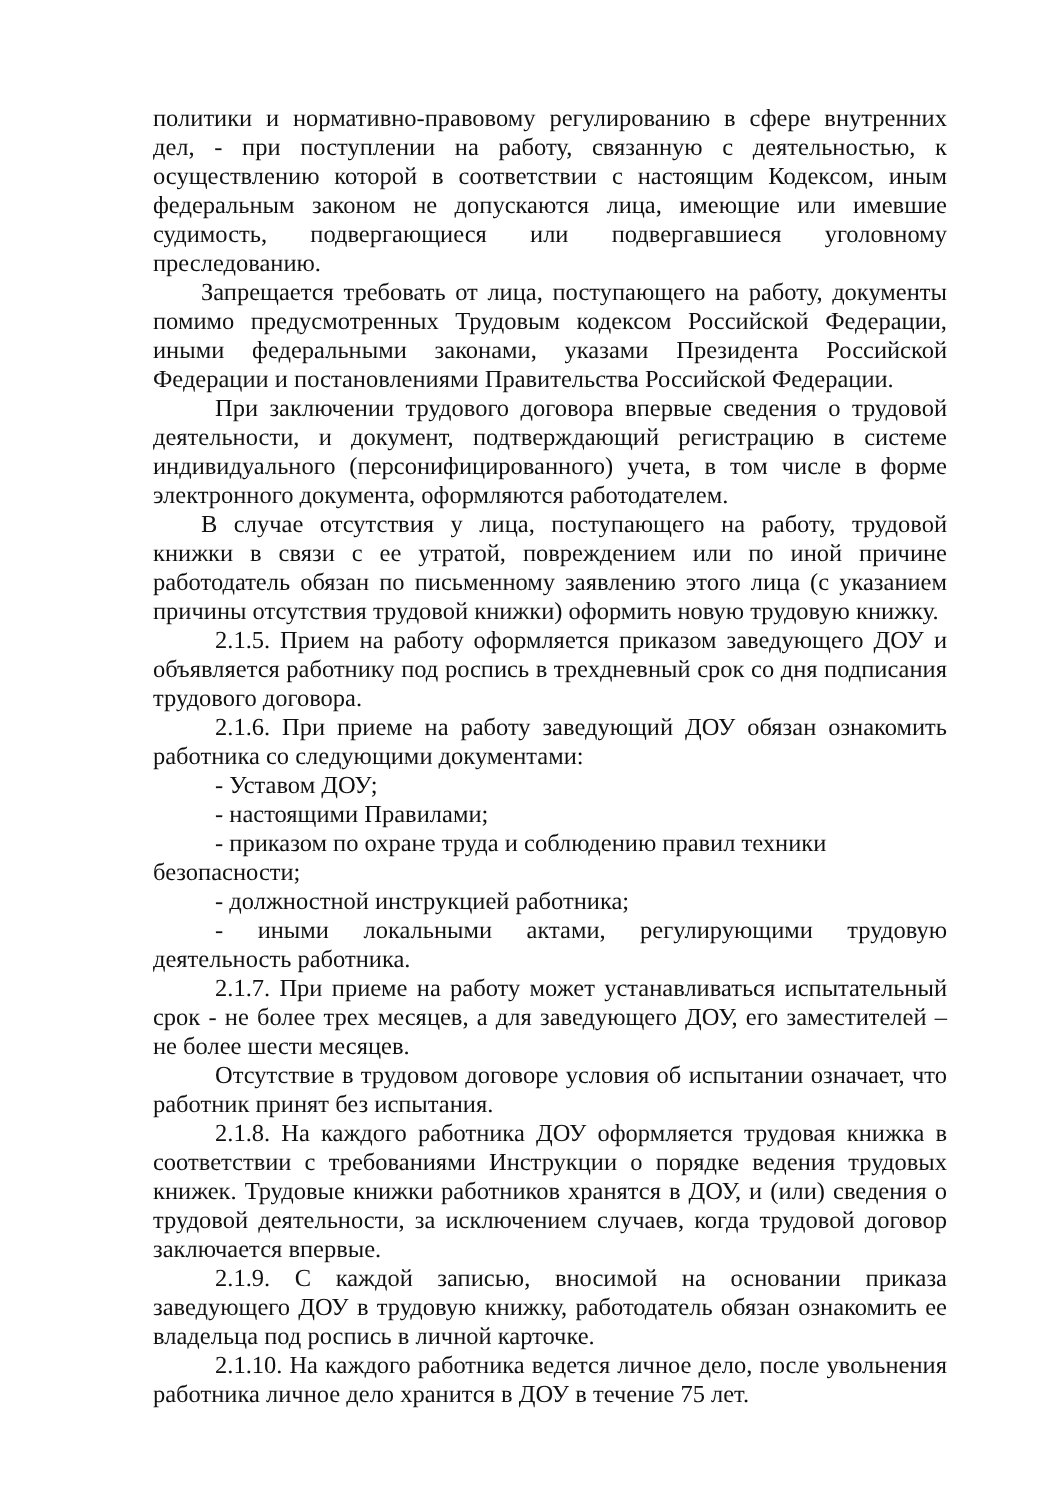политики и нормативно-правовому регулированию в сфере внутренних дел, - при поступлении на работу, связанную с деятельностью, к осуществлению которой в соответствии с настоящим Кодексом, иным федеральным законом не допускаются лица, имеющие или имевшие судимость, подвергающиеся или подвергавшиеся уголовному преследованию.
Запрещается требовать от лица, поступающего на работу, документы помимо предусмотренных Трудовым кодексом Российской Федерации, иными федеральными законами, указами Президента Российской Федерации и постановлениями Правительства Российской Федерации.
При заключении трудового договора впервые сведения о трудовой деятельности, и документ, подтверждающий регистрацию в системе индивидуального (персонифицированного) учета, в том числе в форме электронного документа, оформляются работодателем.
В случае отсутствия у лица, поступающего на работу, трудовой книжки в связи с ее утратой, повреждением или по иной причине работодатель обязан по письменному заявлению этого лица (с указанием причины отсутствия трудовой книжки) оформить новую трудовую книжку.
2.1.5. Прием на работу оформляется приказом заведующего ДОУ и объявляется работнику под роспись в трехдневный срок со дня подписания трудового договора.
2.1.6. При приеме на работу заведующий ДОУ обязан ознакомить работника со следующими документами:
- Уставом ДОУ;
- настоящими Правилами;
- приказом по охране труда и соблюдению правил техники
безопасности;
- должностной инструкцией работника;
- иными локальными актами, регулирующими трудовую деятельность работника.
2.1.7. При приеме на работу может устанавливаться испытательный срок - не более трех месяцев, а для заведующего ДОУ, его заместителей – не более шести месяцев.
Отсутствие в трудовом договоре условия об испытании означает, что работник принят без испытания.
2.1.8. На каждого работника ДОУ оформляется трудовая книжка в соответствии с требованиями Инструкции о порядке ведения трудовых книжек. Трудовые книжки работников хранятся в ДОУ, и (или) сведения о трудовой деятельности, за исключением случаев, когда трудовой договор заключается впервые.
2.1.9. С каждой записью, вносимой на основании приказа заведующего ДОУ в трудовую книжку, работодатель обязан ознакомить ее владельца под роспись в личной карточке.
2.1.10. На каждого работника ведется личное дело, после увольнения работника личное дело хранится в ДОУ в течение 75 лет.